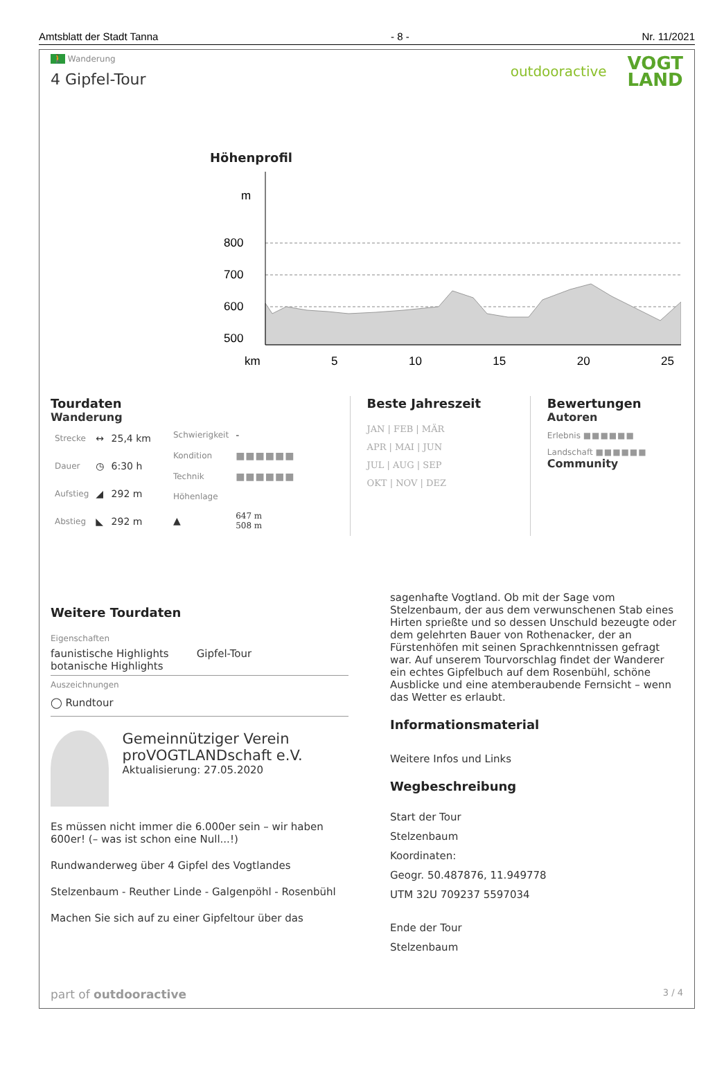Amtsblatt der Stadt Tanna - 8 - Nr. 11/2021
🚶 Wanderung
4 Gipfel-Tour
outdooractive VOGT
LAND
Höhenprofil
m
800
700
600
500
km 5 10 15 20 25
Tourdaten
Wanderung
| Strecke | ↔ | 25,4 km |
| Dauer | ◷ | 6:30 h |
| Aufstieg | ◢ | 292 m |
| Abstieg | ◣ | 292 m |
| Schwierigkeit | - |
| Kondition | ■■■■■■ |
| Technik | ■■■■■■ |
| Höhenlage | |
| ▲ | 647 m 508 m |
Beste Jahreszeit
JAN | FEB | MÄR
APR | MAI | JUN
JUL | AUG | SEP
OKT | NOV | DEZ
Bewertungen
Autoren
Erlebnis ■■■■■■
Landschaft ■■■■■■
Community
Weitere Tourdaten
Eigenschaften
faunistische Highlights
botanische Highlights Gipfel-Tour
Auszeichnungen
◯ Rundtour
Gemeinnütziger Verein proVOGTLANDschaft e.V.
Aktualisierung: 27.05.2020
Es müssen nicht immer die 6.000er sein – wir haben 600er! (– was ist schon eine Null...!)
Rundwanderweg über 4 Gipfel des Vogtlandes
Stelzenbaum - Reuther Linde - Galgenpöhl - Rosenbühl
Machen Sie sich auf zu einer Gipfeltour über das
sagenhafte Vogtland. Ob mit der Sage vom Stelzenbaum, der aus dem verwunschenen Stab eines Hirten sprießte und so dessen Unschuld bezeugte oder dem gelehrten Bauer von Rothenacker, der an Fürstenhöfen mit seinen Sprachkenntnissen gefragt war. Auf unserem Tourvorschlag findet der Wanderer ein echtes Gipfelbuch auf dem Rosenbühl, schöne Ausblicke und eine atemberaubende Fernsicht – wenn das Wetter es erlaubt.
Informationsmaterial
Weitere Infos und Links
Wegbeschreibung
Start der Tour
Stelzenbaum
Koordinaten:
Geogr. 50.487876, 11.949778
UTM 32U 709237 5597034
Ende der Tour
Stelzenbaum
part of outdooractive 3 / 4